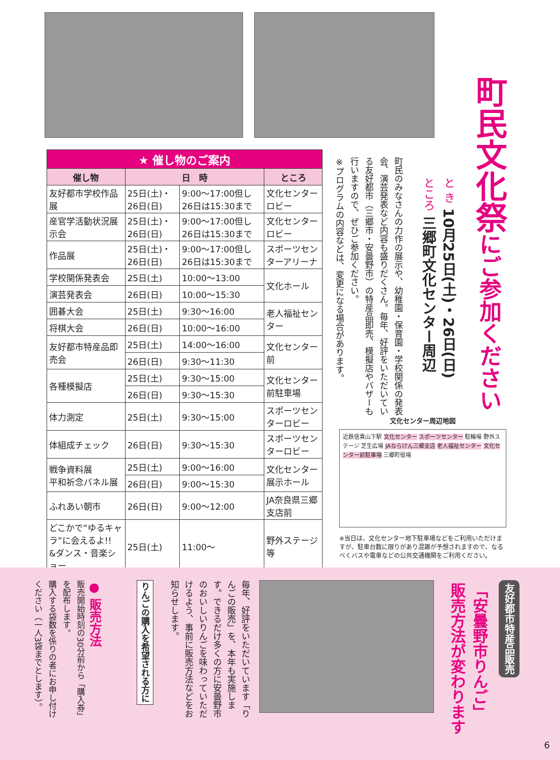町民文化祭にご参加ください
と き 10月25日(土)・26日(日)
ところ 三郷町文化センター周辺
町民のみなさんの力作の展示や、幼稚園・保育園・学校関係の発表会、演芸発表など内容も盛りだくさん。毎年、好評をいただいている友好都市（三郷市・安曇野市）の特産品即売、模擬店やバザーも行いますので、ぜひご参加ください。
※プログラムの内容などは、変更になる場合があります。
| ★ 催し物のご案内 | | | |
| 催し物 | 日 時 | | ところ |
| 友好都市学校作品展 | 25日(土)・26日(日) | 9:00～17:00但し26日は15:30まで | 文化センターロビー |
| 産官学活動状況展示会 | 25日(土)・26日(日) | 9:00～17:00但し26日は15:30まで | 文化センターロビー |
| 作品展 | 25日(土)・26日(日) | 9:00～17:00但し26日は15:30まで | スポーツセンターアリーナ |
| 学校関係発表会 | 25日(土) | 10:00～13:00 | 文化ホール |
| 演芸発表会 | 26日(日) | 10:00～15:30 | |
| 囲碁大会 | 25日(土) | 9:30～16:00 | 老人福祉センター |
| 将棋大会 | 26日(日) | 10:00～16:00 | |
| 友好都市特産品即売会 | 25日(土) | 14:00～16:00 | 文化センター前 |
| | 26日(日) | 9:30～11:30 | |
| 各種模擬店 | 25日(土) | 9:30～15:00 | 文化センター前駐車場 |
| | 26日(日) | 9:30～15:30 | |
| 体力測定 | 25日(土) | 9:30～15:00 | スポーツセンターロビー |
| 体組成チェック | 26日(日) | 9:30～15:30 | スポーツセンターロビー |
| 戦争資料展 平和祈念パネル展 | 25日(土) | 9:00～16:00 | 文化センター展示ホール |
| | 26日(日) | 9:00～15:30 | |
| ふれあい朝市 | 26日(日) | 9:00～12:00 | JA奈良県三郷支店前 |
| どこかで“ゆるキャラ”に会えるよ!! &ダンス・音楽ショー | 25日(土) | 11:00～ | 野外ステージ等 |
文化センター周辺地図
近鉄信貴山下駅 文化センター スポーツセンター 駐輪場 野外ステージ 芝生広場 JAならけん三郷支店 老人福祉センター 文化センター前駐車場 三郷町役場
※当日は、文化センター地下駐車場などをご利用いただけますが、駐車台数に限りがあり混雑が予想されますので、なるべくバスや電車などの公共交通機関をご利用ください。
友好都市特産品販売
「安曇野市りんご」
販売方法が変わります
毎年、好評をいただいています「りんごの販売」を、本年も実施します。できるだけ多くの方に安曇野市のおいしいりんごを味わっていただけるよう、事前に販売方法などをお知らせします。
りんごの購入を希望される方に
● 販売方法
販売開始時刻の30分前から「購入券」を配布します。
購入する袋数を係りの者にお申し付けください（一人3袋までとします）。
6